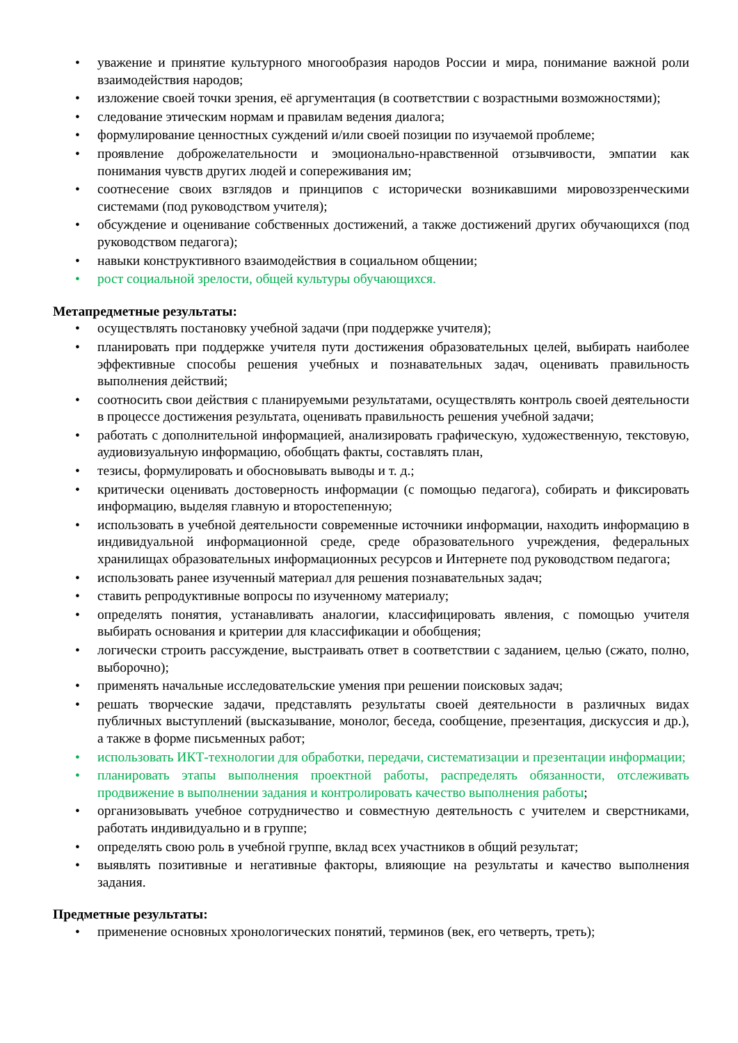• уважение и принятие культурного многообразия народов России и мира, понимание важной роли взаимодействия народов;
• изложение своей точки зрения, её аргументация (в соответствии с возрастными возможностями);
• следование этическим нормам и правилам ведения диалога;
• формулирование ценностных суждений и/или своей позиции по изучаемой проблеме;
• проявление доброжелательности и эмоционально-нравственной отзывчивости, эмпатии как понимания чувств других людей и сопереживания им;
• соотнесение своих взглядов и принципов с исторически возникавшими мировоззренческими системами (под руководством учителя);
• обсуждение и оценивание собственных достижений, а также достижений других обучающихся (под руководством педагога);
• навыки конструктивного взаимодействия в социальном общении;
• рост социальной зрелости, общей культуры обучающихся.
Метапредметные результаты:
• осуществлять постановку учебной задачи (при поддержке учителя);
• планировать при поддержке учителя пути достижения образовательных целей, выбирать наиболее эффективные способы решения учебных и познавательных задач, оценивать правильность выполнения действий;
• соотносить свои действия с планируемыми результатами, осуществлять контроль своей деятельности в процессе достижения результата, оценивать правильность решения учебной задачи;
• работать с дополнительной информацией, анализировать графическую, художественную, текстовую, аудиовизуальную информацию, обобщать факты, составлять план,
• тезисы, формулировать и обосновывать выводы и т. д.;
• критически оценивать достоверность информации (с помощью педагога), собирать и фиксировать информацию, выделяя главную и второстепенную;
• использовать в учебной деятельности современные источники информации, находить информацию в индивидуальной информационной среде, среде образовательного учреждения, федеральных хранилищах образовательных информационных ресурсов и Интернете под руководством педагога;
• использовать ранее изученный материал для решения познавательных задач;
• ставить репродуктивные вопросы по изученному материалу;
• определять понятия, устанавливать аналогии, классифицировать явления, с помощью учителя выбирать основания и критерии для классификации и обобщения;
• логически строить рассуждение, выстраивать ответ в соответствии с заданием, целью (сжато, полно, выборочно);
• применять начальные исследовательские умения при решении поисковых задач;
• решать творческие задачи, представлять результаты своей деятельности в различных видах публичных выступлений (высказывание, монолог, беседа, сообщение, презентация, дискуссия и др.), а также в форме письменных работ;
• использовать ИКТ-технологии для обработки, передачи, систематизации и презентации информации;
• планировать этапы выполнения проектной работы, распределять обязанности, отслеживать продвижение в выполнении задания и контролировать качество выполнения работы;
• организовывать учебное сотрудничество и совместную деятельность с учителем и сверстниками, работать индивидуально и в группе;
• определять свою роль в учебной группе, вклад всех участников в общий результат;
• выявлять позитивные и негативные факторы, влияющие на результаты и качество выполнения задания.
Предметные результаты:
• применение основных хронологических понятий, терминов (век, его четверть, треть);